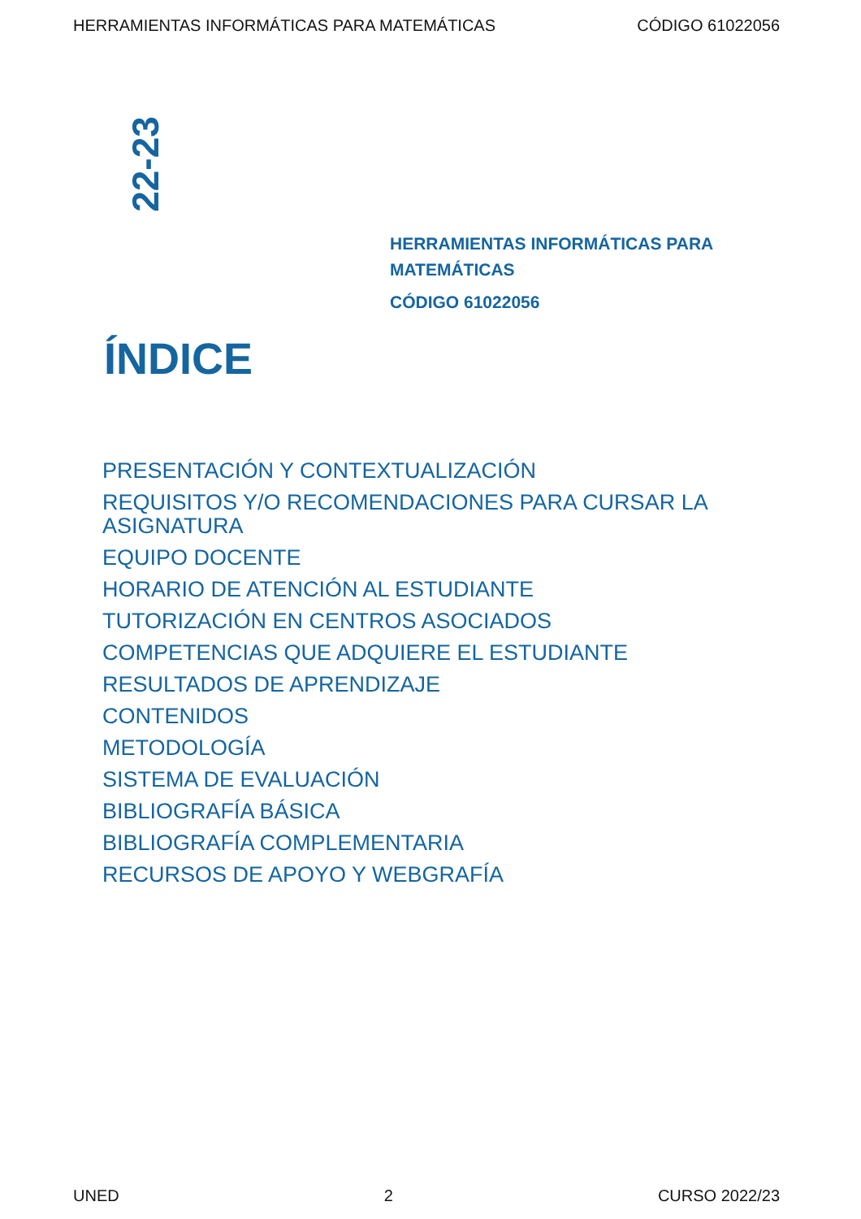HERRAMIENTAS INFORMÁTICAS PARA MATEMÁTICAS CÓDIGO 61022056
22-23
HERRAMIENTAS INFORMÁTICAS PARA MATEMÁTICAS
CÓDIGO 61022056
ÍNDICE
PRESENTACIÓN Y CONTEXTUALIZACIÓN
REQUISITOS Y/O RECOMENDACIONES PARA CURSAR LA ASIGNATURA
EQUIPO DOCENTE
HORARIO DE ATENCIÓN AL ESTUDIANTE
TUTORIZACIÓN EN CENTROS ASOCIADOS
COMPETENCIAS QUE ADQUIERE EL ESTUDIANTE
RESULTADOS DE APRENDIZAJE
CONTENIDOS
METODOLOGÍA
SISTEMA DE EVALUACIÓN
BIBLIOGRAFÍA BÁSICA
BIBLIOGRAFÍA COMPLEMENTARIA
RECURSOS DE APOYO Y WEBGRAFÍA
UNED 2 CURSO 2022/23